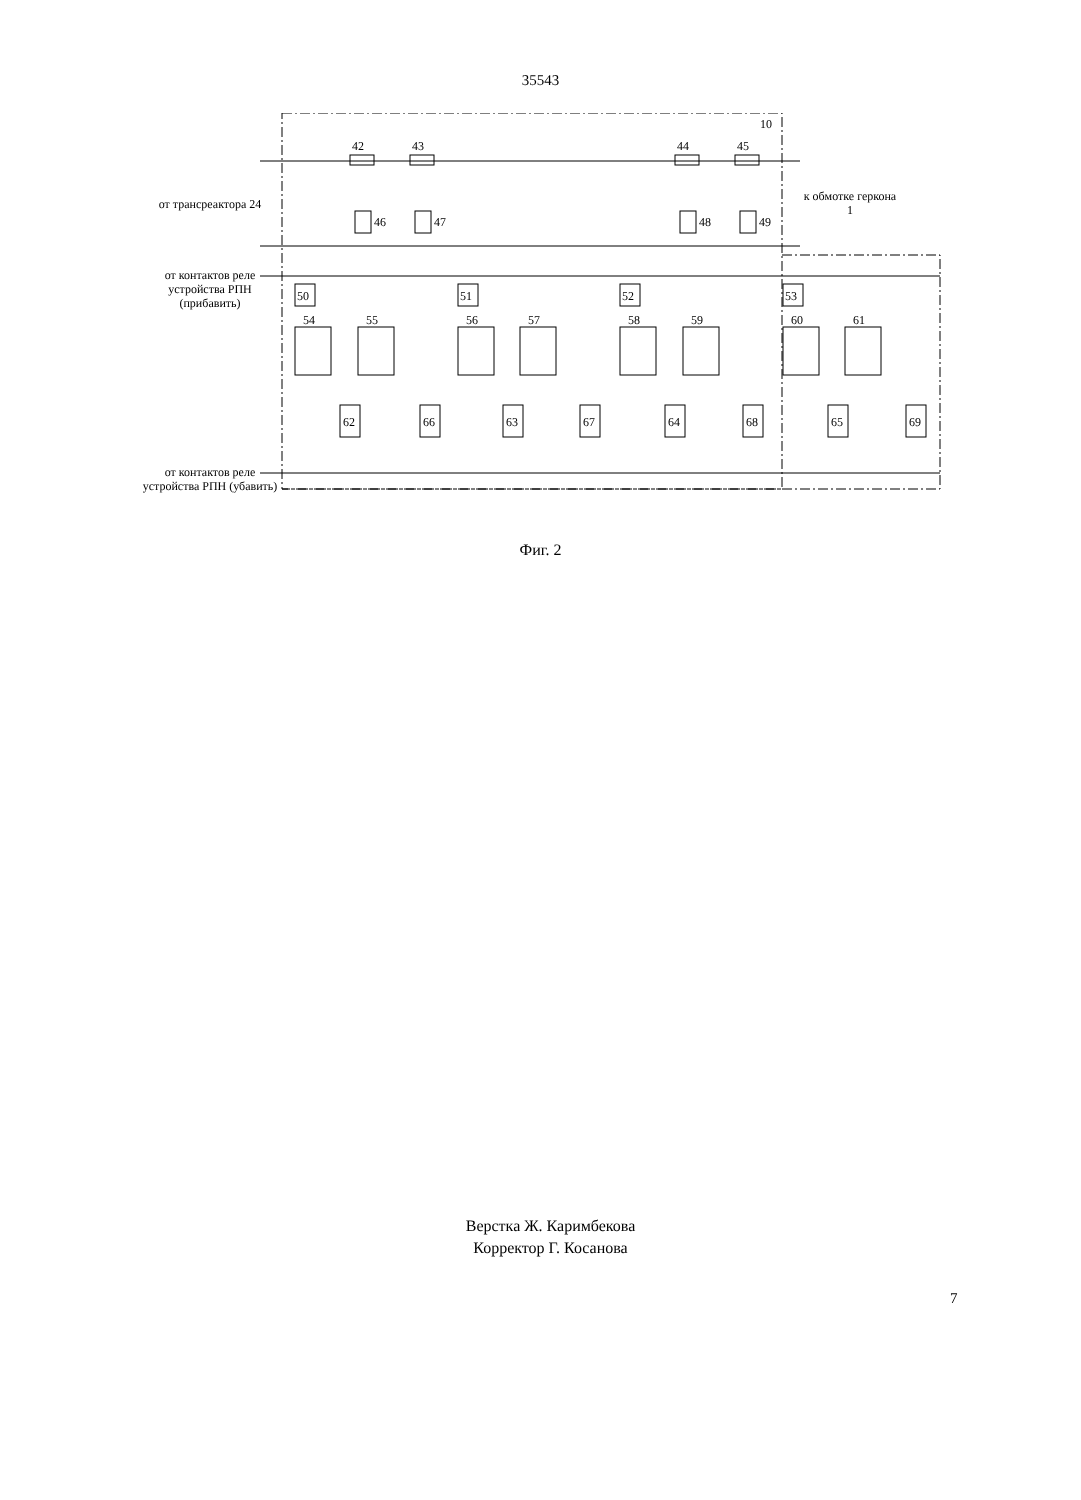35543
от трансреактора 24
к обмотке геркона 1
от контактов реле устройства РПН (прибавить)
от контактов реле устройства РПН (убавить)
10
42 43 44 45
46 47 48 49
50 51 52 53
54 55 56 57 58 59 60 61
62 63 64 65
66 67 68 69
Фиг. 2
Верстка Ж. Каримбекова
Корректор Г. Косанова
7